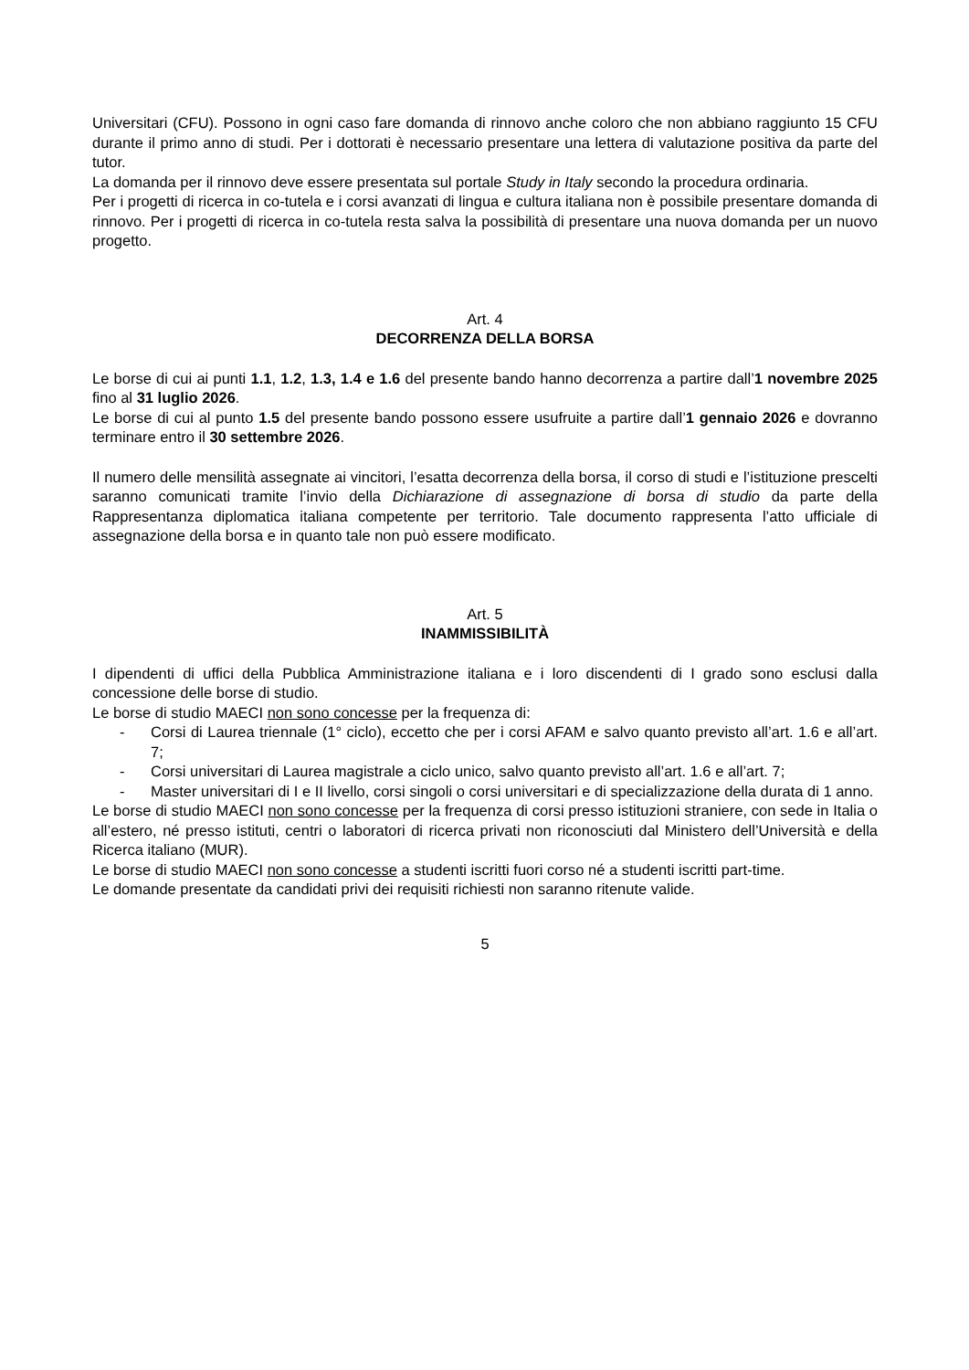Universitari (CFU). Possono in ogni caso fare domanda di rinnovo anche coloro che non abbiano raggiunto 15 CFU durante il primo anno di studi. Per i dottorati è necessario presentare una lettera di valutazione positiva da parte del tutor.
La domanda per il rinnovo deve essere presentata sul portale Study in Italy secondo la procedura ordinaria.
Per i progetti di ricerca in co-tutela e i corsi avanzati di lingua e cultura italiana non è possibile presentare domanda di rinnovo. Per i progetti di ricerca in co-tutela resta salva la possibilità di presentare una nuova domanda per un nuovo progetto.
Art. 4
DECORRENZA DELLA BORSA
Le borse di cui ai punti 1.1, 1.2, 1.3, 1.4 e 1.6 del presente bando hanno decorrenza a partire dall’1 novembre 2025 fino al 31 luglio 2026.
Le borse di cui al punto 1.5 del presente bando possono essere usufruite a partire dall’1 gennaio 2026 e dovranno terminare entro il 30 settembre 2026.
Il numero delle mensilità assegnate ai vincitori, l’esatta decorrenza della borsa, il corso di studi e l’istituzione prescelti saranno comunicati tramite l’invio della Dichiarazione di assegnazione di borsa di studio da parte della Rappresentanza diplomatica italiana competente per territorio. Tale documento rappresenta l’atto ufficiale di assegnazione della borsa e in quanto tale non può essere modificato.
Art. 5
INAMMISSIBILITÀ
I dipendenti di uffici della Pubblica Amministrazione italiana e i loro discendenti di I grado sono esclusi dalla concessione delle borse di studio.
Le borse di studio MAECI non sono concesse per la frequenza di:
- Corsi di Laurea triennale (1° ciclo), eccetto che per i corsi AFAM e salvo quanto previsto all’art. 1.6 e all’art. 7;
- Corsi universitari di Laurea magistrale a ciclo unico, salvo quanto previsto all’art. 1.6 e all’art. 7;
- Master universitari di I e II livello, corsi singoli o corsi universitari e di specializzazione della durata di 1 anno.
Le borse di studio MAECI non sono concesse per la frequenza di corsi presso istituzioni straniere, con sede in Italia o all’estero, né presso istituti, centri o laboratori di ricerca privati non riconosciuti dal Ministero dell’Università e della Ricerca italiano (MUR).
Le borse di studio MAECI non sono concesse a studenti iscritti fuori corso né a studenti iscritti part-time.
Le domande presentate da candidati privi dei requisiti richiesti non saranno ritenute valide.
5